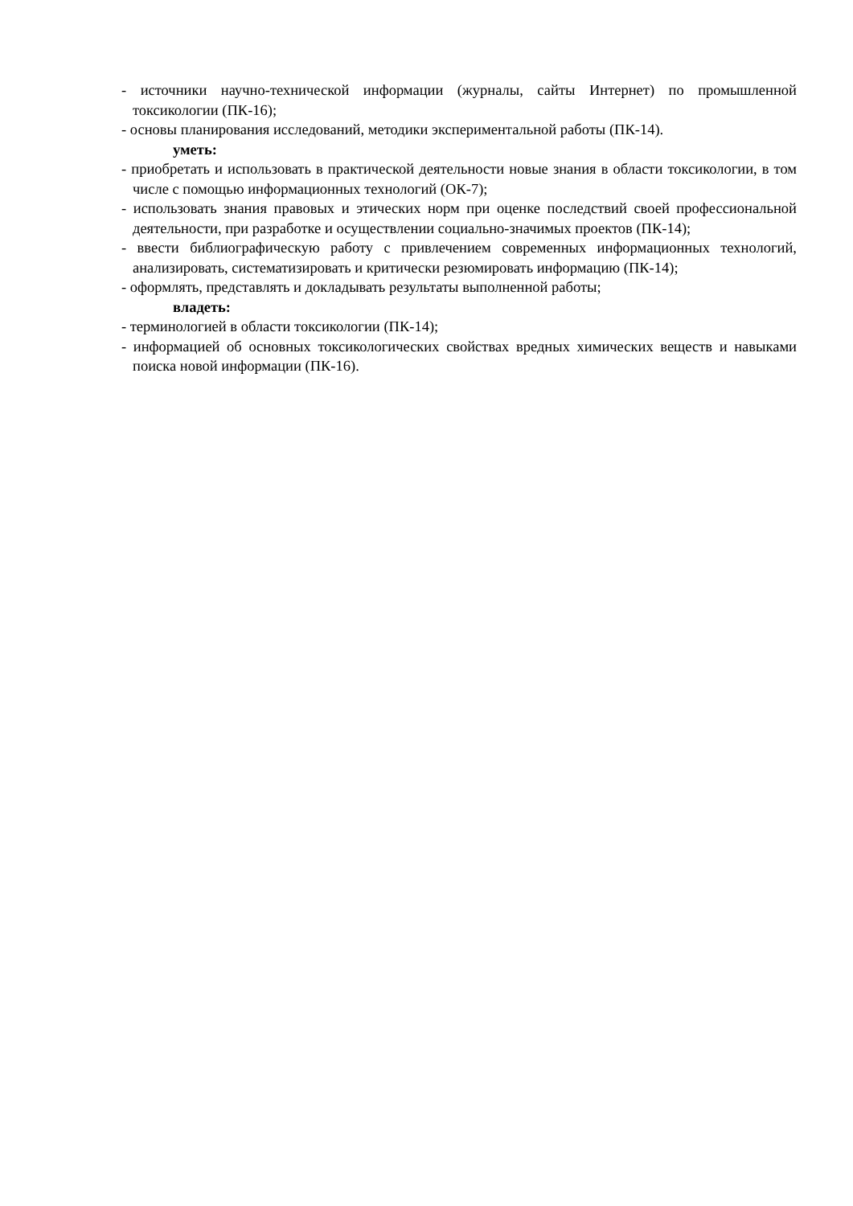- источники научно-технической информации (журналы, сайты Интернет) по промышленной токсикологии (ПК-16);
- основы планирования исследований, методики экспериментальной работы (ПК-14).
уметь:
- приобретать и использовать в практической деятельности новые знания в области токсикологии, в том числе с помощью информационных технологий (ОК-7);
- использовать знания правовых и этических норм при оценке последствий своей профессиональной деятельности, при разработке и осуществлении социально-значимых проектов (ПК-14);
- ввести библиографическую работу с привлечением современных информационных технологий, анализировать, систематизировать и критически резюмировать информацию (ПК-14);
- оформлять, представлять и докладывать результаты выполненной работы;
владеть:
- терминологией в области токсикологии (ПК-14);
- информацией об основных токсикологических свойствах вредных химических веществ и навыками поиска новой информации (ПК-16).